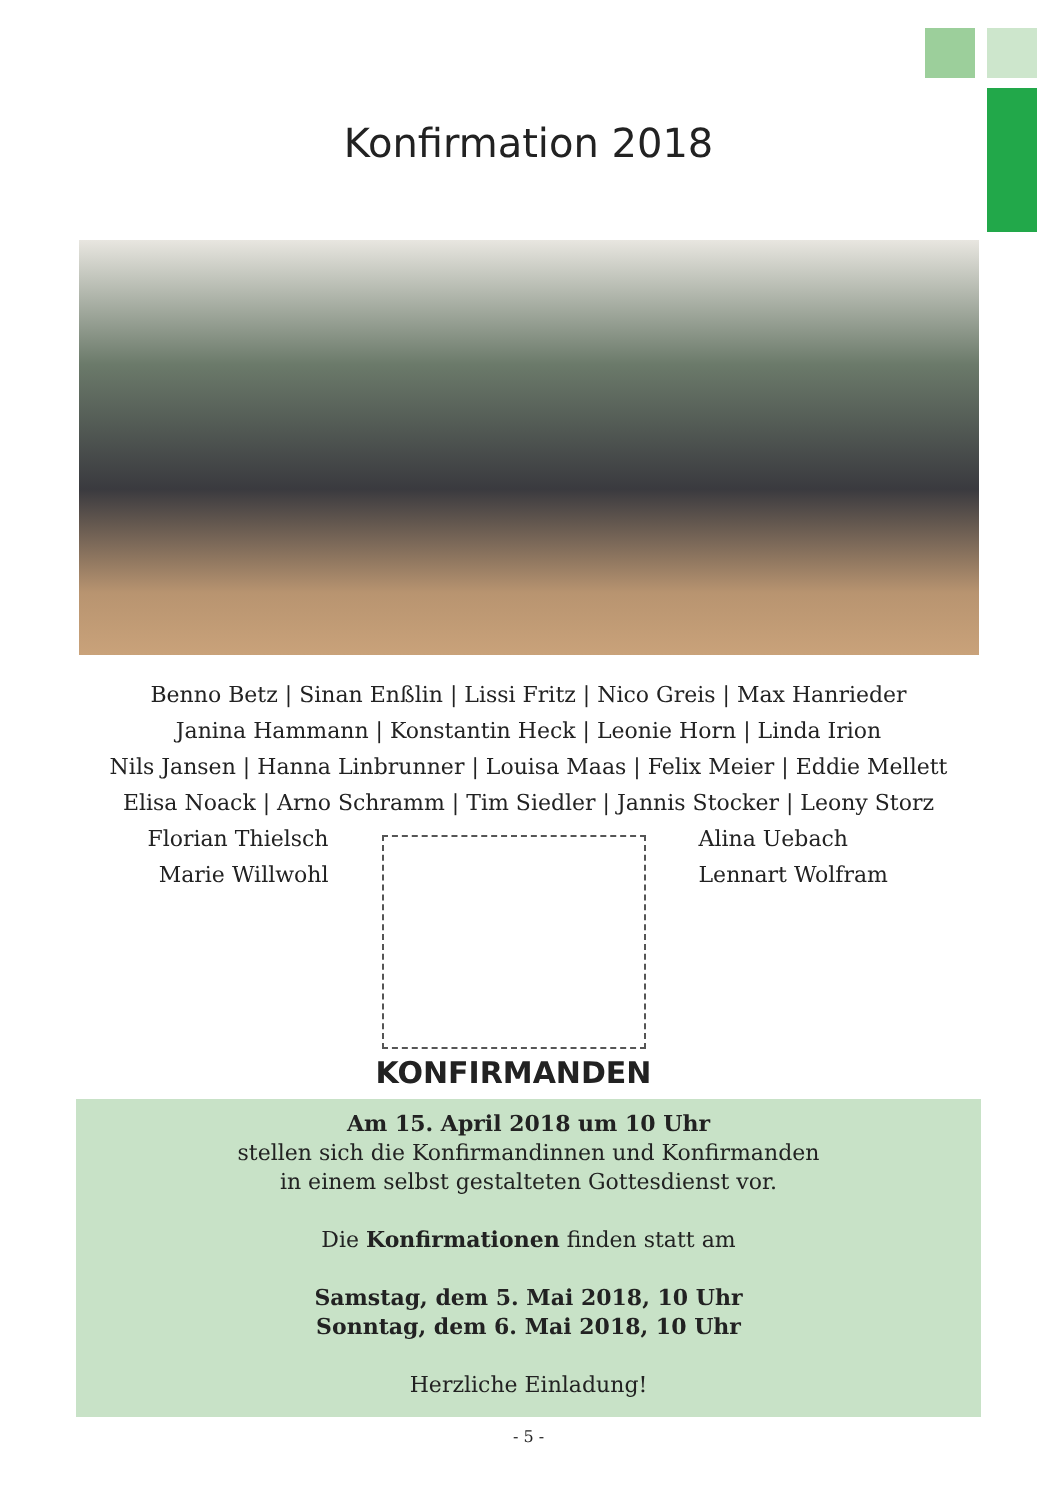Konfirmation 2018
Benno Betz | Sinan Enßlin | Lissi Fritz | Nico Greis | Max Hanrieder
Janina Hammann | Konstantin Heck | Leonie Horn | Linda Irion
Nils Jansen | Hanna Linbrunner | Louisa Maas | Felix Meier | Eddie Mellett
Elisa Noack | Arno Schramm | Tim Siedler | Jannis Stocker | Leony Storz
Florian Thielsch
Marie Willwohl
KONFIRMANDEN
Alina Uebach
Lennart Wolfram
Am 15. April 2018 um 10 Uhr
stellen sich die Konfirmandinnen und Konfirmanden
in einem selbst gestalteten Gottesdienst vor.
Die Konfirmationen finden statt am
Samstag, dem 5. Mai 2018, 10 Uhr
Sonntag, dem 6. Mai 2018, 10 Uhr
Herzliche Einladung!
- 5 -